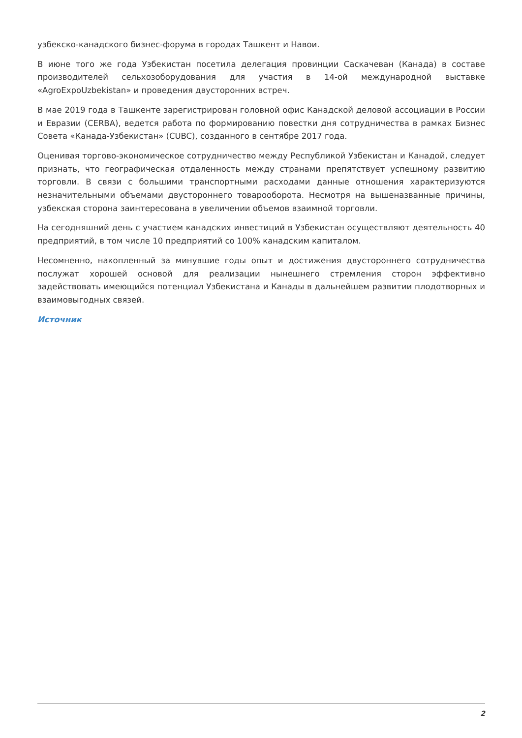узбекско-канадского бизнес-форума в городах Ташкент и Навои.
В июне того же года Узбекистан посетила делегация провинции Саскачеван (Канада) в составе производителей сельхозоборудования для участия в 14-ой международной выставке «AgroExpoUzbekistan» и проведения двусторонних встреч.
В мае 2019 года в Ташкенте зарегистрирован головной офис Канадской деловой ассоциации в России и Евразии (CERBA), ведется работа по формированию повестки дня сотрудничества в рамках Бизнес Совета «Канада-Узбекистан» (CUBC), созданного в сентябре 2017 года.
Оценивая торгово-экономическое сотрудничество между Республикой Узбекистан и Канадой, следует признать, что географическая отдаленность между странами препятствует успешному развитию торговли. В связи с большими транспортными расходами данные отношения характеризуются незначительными объемами двустороннего товарооборота. Несмотря на вышеназванные причины, узбекская сторона заинтересована в увеличении объемов взаимной торговли.
На сегодняшний день с участием канадских инвестиций в Узбекистан осуществляют деятельность 40 предприятий, в том числе 10 предприятий со 100% канадским капиталом.
Несомненно, накопленный за минувшие годы опыт и достижения двустороннего сотрудничества послужат хорошей основой для реализации нынешнего стремления сторон эффективно задействовать имеющийся потенциал Узбекистана и Канады в дальнейшем развитии плодотворных и взаимовыгодных связей.
Источник
2